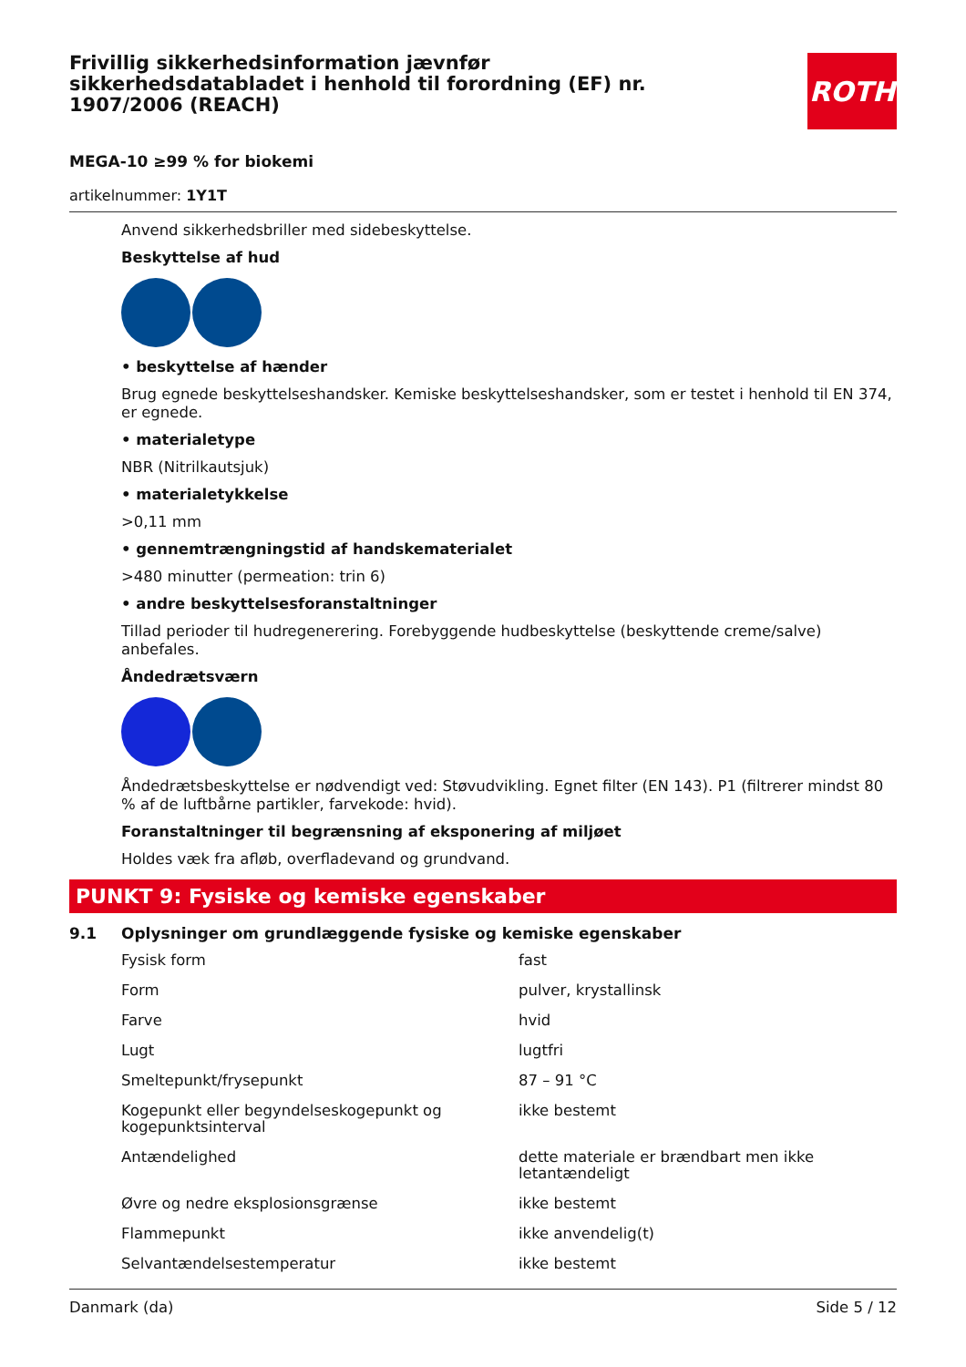Frivillig sikkerhedsinformation jævnfør sikkerhedsdatabladet i henhold til forordning (EF) nr. 1907/2006 (REACH)
ROTH
MEGA-10 ≥99 % for biokemi
artikelnummer: 1Y1T
Anvend sikkerhedsbriller med sidebeskyttelse.
Beskyttelse af hud
• beskyttelse af hænder
Brug egnede beskyttelseshandsker. Kemiske beskyttelseshandsker, som er testet i henhold til EN 374, er egnede.
• materialetype
NBR (Nitrilkautsjuk)
• materialetykkelse
>0,11 mm
• gennemtrængningstid af handskematerialet
>480 minutter (permeation: trin 6)
• andre beskyttelsesforanstaltninger
Tillad perioder til hudregenerering. Forebyggende hudbeskyttelse (beskyttende creme/salve) anbefales.
Åndedrætsværn
Åndedrætsbeskyttelse er nødvendigt ved: Støvudvikling. Egnet filter (EN 143). P1 (filtrerer mindst 80 % af de luftbårne partikler, farvekode: hvid).
Foranstaltninger til begrænsning af eksponering af miljøet
Holdes væk fra afløb, overfladevand og grundvand.
PUNKT 9: Fysiske og kemiske egenskaber
9.1 Oplysninger om grundlæggende fysiske og kemiske egenskaber
| Fysisk form | fast |
| Form | pulver, krystallinsk |
| Farve | hvid |
| Lugt | lugtfri |
| Smeltepunkt/frysepunkt | 87 – 91 °C |
| Kogepunkt eller begyndelseskogepunkt og kogepunktsinterval | ikke bestemt |
| Antændelighed | dette materiale er brændbart men ikke letantændeligt |
| Øvre og nedre eksplosionsgrænse | ikke bestemt |
| Flammepunkt | ikke anvendelig(t) |
| Selvantændelsestemperatur | ikke bestemt |
Danmark (da) Side 5 / 12